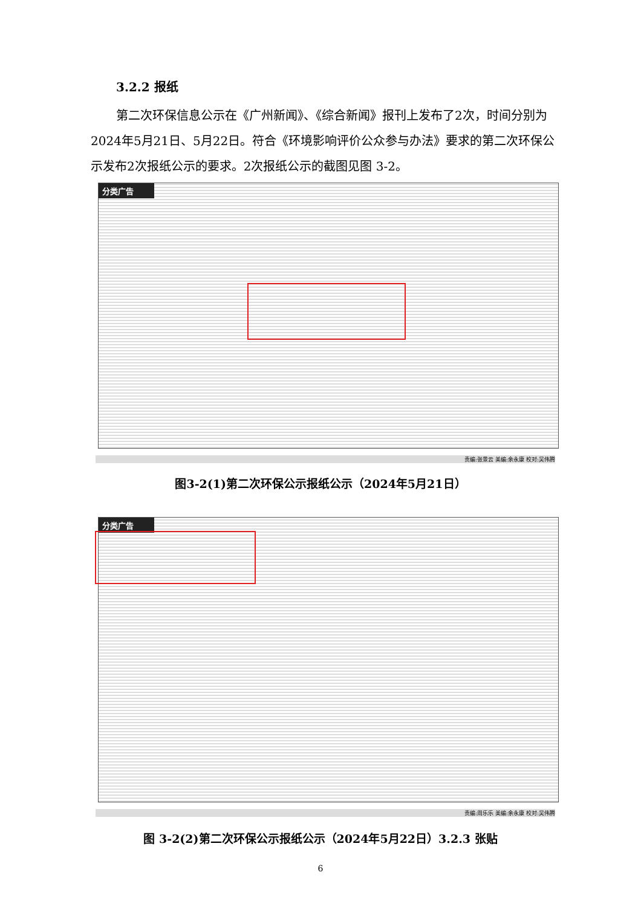3.2.2 报纸
第二次环保信息公示在《广州新闻》、《综合新闻》报刊上发布了2次，时间分别为2024年5月21日、5月22日。符合《环境影响评价公众参与办法》要求的第二次环保公示发布2次报纸公示的要求。2次报纸公示的截图见图 3-2。
分类广告
责编:张景云 美编:余永康 校对:吴伟腾
图3-2(1)第二次环保公示报纸公示（2024年5月21日）
分类广告
责编:周乐乐 美编:余永康 校对:吴伟腾
图 3-2(2)第二次环保公示报纸公示（2024年5月22日）3.2.3 张贴
6